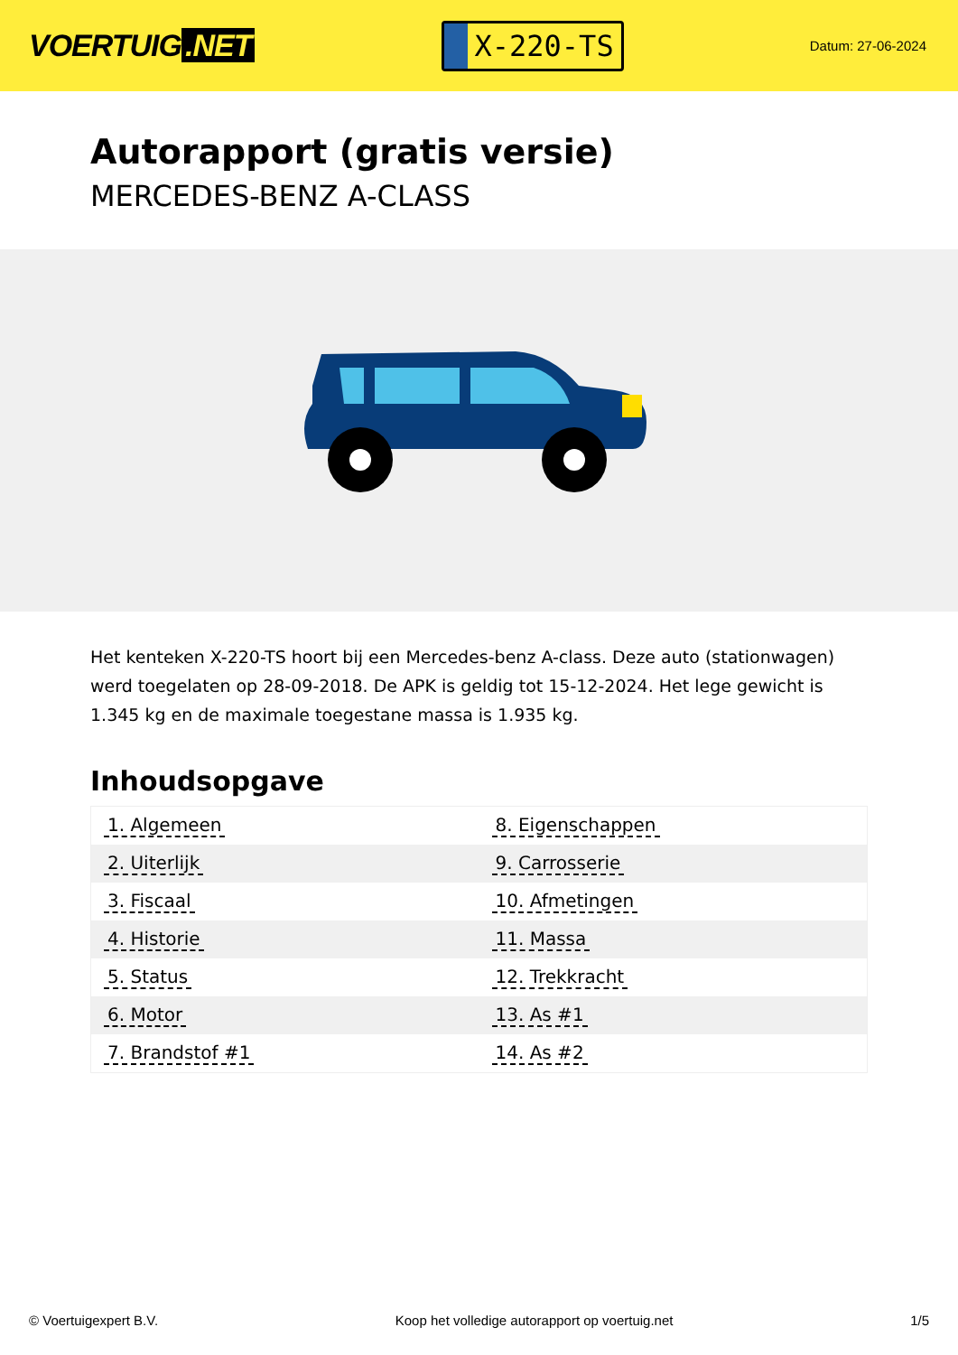VOERTUIG.NET
X-220-TS
Datum: 27-06-2024
Autorapport (gratis versie)
MERCEDES-BENZ A-CLASS
Het kenteken X-220-TS hoort bij een Mercedes-benz A-class. Deze auto (stationwagen) werd toegelaten op 28-09-2018. De APK is geldig tot 15-12-2024. Het lege gewicht is 1.345 kg en de maximale toegestane massa is 1.935 kg.
Inhoudsopgave
| 1. Algemeen | 8. Eigenschappen |
| 2. Uiterlijk | 9. Carrosserie |
| 3. Fiscaal | 10. Afmetingen |
| 4. Historie | 11. Massa |
| 5. Status | 12. Trekkracht |
| 6. Motor | 13. As #1 |
| 7. Brandstof #1 | 14. As #2 |
© Voertuigexpert B.V. Koop het volledige autorapport op voertuig.net 1/5